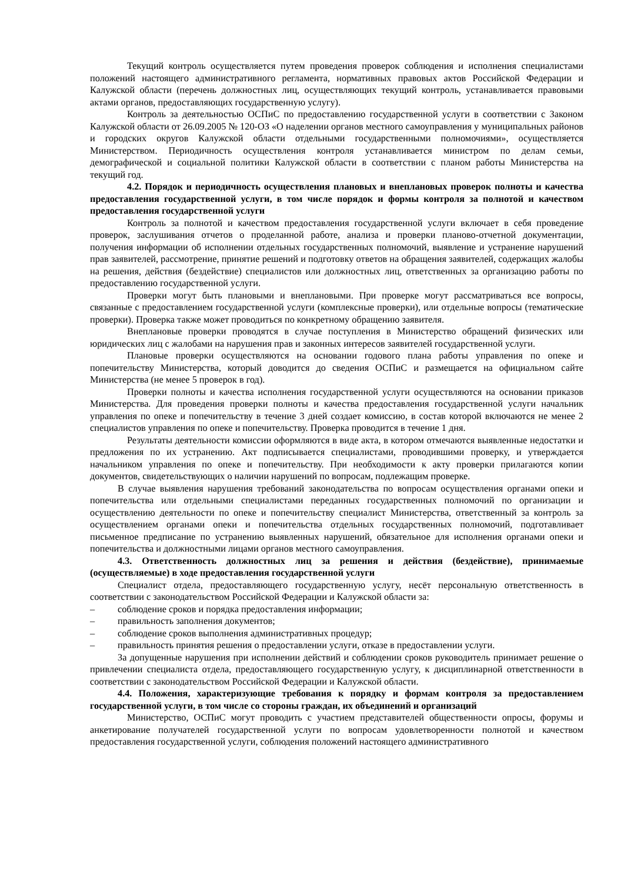Текущий контроль осуществляется путем проведения проверок соблюдения и исполнения специалистами положений настоящего административного регламента, нормативных правовых актов Российской Федерации и Калужской области (перечень должностных лиц, осуществляющих текущий контроль, устанавливается правовыми актами органов, предоставляющих государственную услугу).
Контроль за деятельностью ОСПиС по предоставлению государственной услуги в соответствии с Законом Калужской области от 26.09.2005 № 120-ОЗ «О наделении органов местного самоуправления у муниципальных районов и городских округов Калужской области отдельными государственными полномочиями», осуществляется Министерством. Периодичность осуществления контроля устанавливается министром по делам семьи, демографической и социальной политики Калужской области в соответствии с планом работы Министерства на текущий год.
4.2. Порядок и периодичность осуществления плановых и внеплановых проверок полноты и качества предоставления государственной услуги, в том числе порядок и формы контроля за полнотой и качеством предоставления государственной услуги
Контроль за полнотой и качеством предоставления государственной услуги включает в себя проведение проверок, заслушивания отчетов о проделанной работе, анализа и проверки планово-отчетной документации, получения информации об исполнении отдельных государственных полномочий, выявление и устранение нарушений прав заявителей, рассмотрение, принятие решений и подготовку ответов на обращения заявителей, содержащих жалобы на решения, действия (бездействие) специалистов или должностных лиц, ответственных за организацию работы по предоставлению государственной услуги.
Проверки могут быть плановыми и внеплановыми. При проверке могут рассматриваться все вопросы, связанные с предоставлением государственной услуги (комплексные проверки), или отдельные вопросы (тематические проверки). Проверка также может проводиться по конкретному обращению заявителя.
Внеплановые проверки проводятся в случае поступления в Министерство обращений физических или юридических лиц с жалобами на нарушения прав и законных интересов заявителей государственной услуги.
Плановые проверки осуществляются на основании годового плана работы управления по опеке и попечительству Министерства, который доводится до сведения ОСПиС и размещается на официальном сайте Министерства (не менее 5 проверок в год).
Проверки полноты и качества исполнения государственной услуги осуществляются на основании приказов Министерства. Для проведения проверки полноты и качества предоставления государственной услуги начальник управления по опеке и попечительству в течение 3 дней создает комиссию, в состав которой включаются не менее 2 специалистов управления по опеке и попечительству. Проверка проводится в течение 1 дня.
Результаты деятельности комиссии оформляются в виде акта, в котором отмечаются выявленные недостатки и предложения по их устранению. Акт подписывается специалистами, проводившими проверку, и утверждается начальником управления по опеке и попечительству. При необходимости к акту проверки прилагаются копии документов, свидетельствующих о наличии нарушений по вопросам, подлежащим проверке.
В случае выявления нарушения требований законодательства по вопросам осуществления органами опеки и попечительства или отдельными специалистами переданных государственных полномочий по организации и осуществлению деятельности по опеке и попечительству специалист Министерства, ответственный за контроль за осуществлением органами опеки и попечительства отдельных государственных полномочий, подготавливает письменное предписание по устранению выявленных нарушений, обязательное для исполнения органами опеки и попечительства и должностными лицами органов местного самоуправления.
4.3. Ответственность должностных лиц за решения и действия (бездействие), принимаемые (осуществляемые) в ходе предоставления государственной услуги
Специалист отдела, предоставляющего государственную услугу, несёт персональную ответственность в соответствии с законодательством Российской Федерации и Калужской области за:
– соблюдение сроков и порядка предоставления информации;
– правильность заполнения документов;
– соблюдение сроков выполнения административных процедур;
– правильность принятия решения о предоставлении услуги, отказе в предоставлении услуги.
За допущенные нарушения при исполнении действий и соблюдении сроков руководитель принимает решение о привлечении специалиста отдела, предоставляющего государственную услугу, к дисциплинарной ответственности в соответствии с законодательством Российской Федерации и Калужской области.
4.4. Положения, характеризующие требования к порядку и формам контроля за предоставлением государственной услуги, в том числе со стороны граждан, их объединений и организаций
Министерство, ОСПиС могут проводить с участием представителей общественности опросы, форумы и анкетирование получателей государственной услуги по вопросам удовлетворенности полнотой и качеством предоставления государственной услуги, соблюдения положений настоящего административного